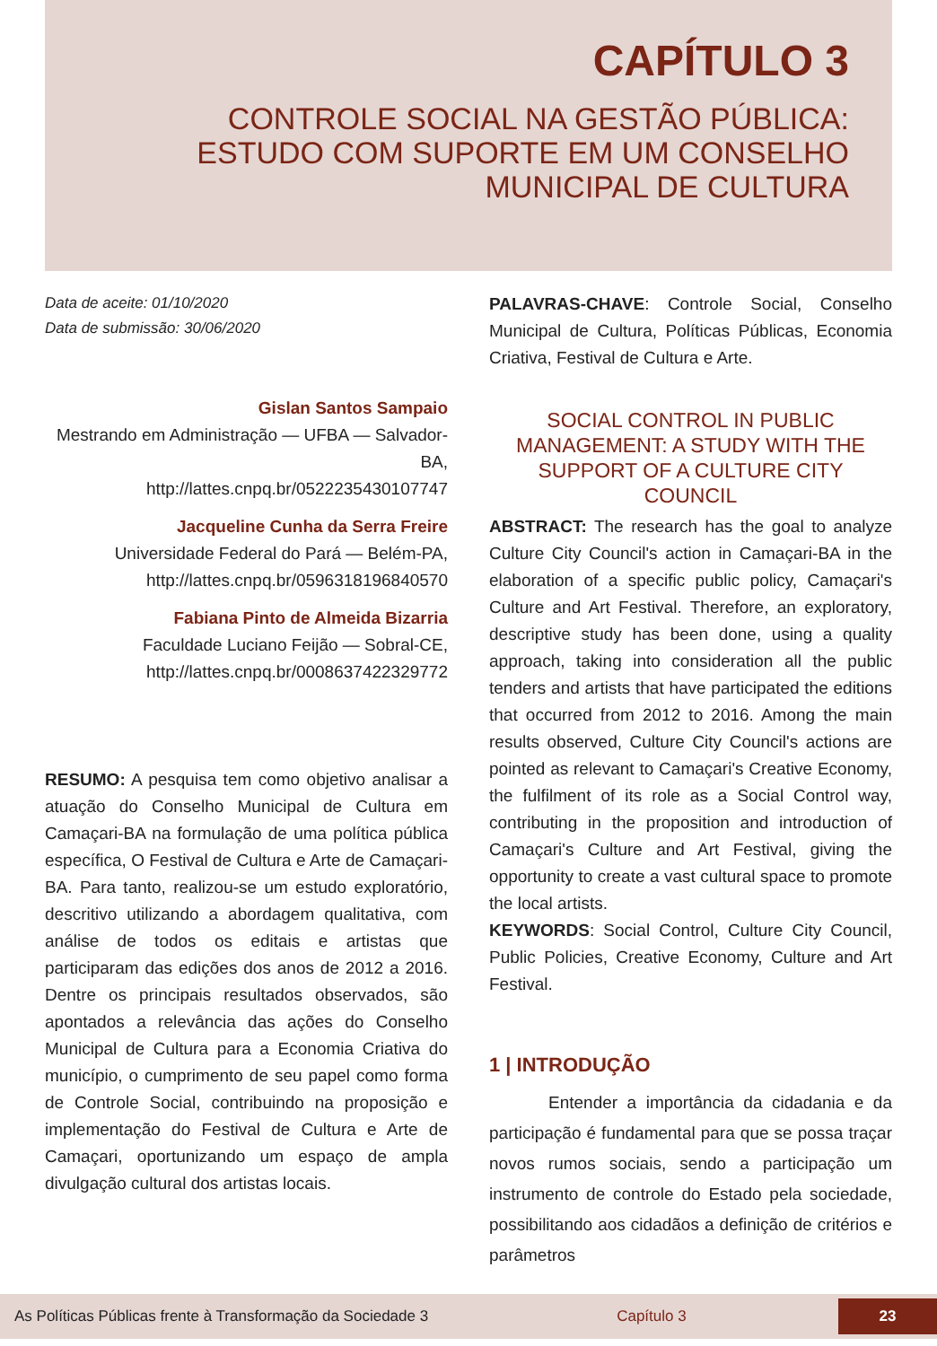CAPÍTULO 3
CONTROLE SOCIAL NA GESTÃO PÚBLICA:
ESTUDO COM SUPORTE EM UM CONSELHO
MUNICIPAL DE CULTURA
Data de aceite: 01/10/2020
Data de submissão: 30/06/2020
Gislan Santos Sampaio
Mestrando em Administração — UFBA — Salvador-BA,
http://lattes.cnpq.br/0522235430107747
Jacqueline Cunha da Serra Freire
Universidade Federal do Pará — Belém-PA,
http://lattes.cnpq.br/0596318196840570
Fabiana Pinto de Almeida Bizarria
Faculdade Luciano Feijão — Sobral-CE,
http://lattes.cnpq.br/0008637422329772
RESUMO: A pesquisa tem como objetivo analisar a atuação do Conselho Municipal de Cultura em Camaçari-BA na formulação de uma política pública específica, O Festival de Cultura e Arte de Camaçari-BA. Para tanto, realizou-se um estudo exploratório, descritivo utilizando a abordagem qualitativa, com análise de todos os editais e artistas que participaram das edições dos anos de 2012 a 2016. Dentre os principais resultados observados, são apontados a relevância das ações do Conselho Municipal de Cultura para a Economia Criativa do município, o cumprimento de seu papel como forma de Controle Social, contribuindo na proposição e implementação do Festival de Cultura e Arte de Camaçari, oportunizando um espaço de ampla divulgação cultural dos artistas locais.
PALAVRAS-CHAVE: Controle Social, Conselho Municipal de Cultura, Políticas Públicas, Economia Criativa, Festival de Cultura e Arte.
SOCIAL CONTROL IN PUBLIC MANAGEMENT: A STUDY WITH THE SUPPORT OF A CULTURE CITY COUNCIL
ABSTRACT: The research has the goal to analyze Culture City Council's action in Camaçari-BA in the elaboration of a specific public policy, Camaçari's Culture and Art Festival. Therefore, an exploratory, descriptive study has been done, using a quality approach, taking into consideration all the public tenders and artists that have participated the editions that occurred from 2012 to 2016. Among the main results observed, Culture City Council's actions are pointed as relevant to Camaçari's Creative Economy, the fulfilment of its role as a Social Control way, contributing in the proposition and introduction of Camaçari's Culture and Art Festival, giving the opportunity to create a vast cultural space to promote the local artists.
KEYWORDS: Social Control, Culture City Council, Public Policies, Creative Economy, Culture and Art Festival.
1 | INTRODUÇÃO
Entender a importância da cidadania e da participação é fundamental para que se possa traçar novos rumos sociais, sendo a participação um instrumento de controle do Estado pela sociedade, possibilitando aos cidadãos a definição de critérios e parâmetros
As Políticas Públicas frente à Transformação da Sociedade 3 Capítulo 3 23